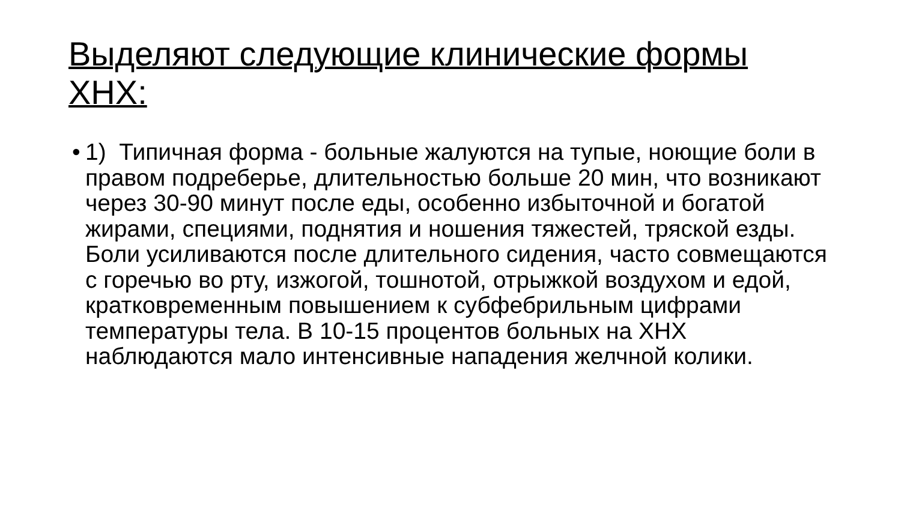Выделяют следующие клинические формы ХНХ:
•
1) Типичная форма - больные жалуются на тупые, ноющие боли в правом подреберье, длительностью больше 20 мин, что возникают через 30-90 минут после еды, особенно избыточной и богатой жирами, специями, поднятия и ношения тяжестей, тряской езды. Боли усиливаются после длительного сидения, часто совмещаются с горечью во рту, изжогой, тошнотой, отрыжкой воздухом и едой, кратковременным повышением к субфебрильным цифрами температуры тела. В 10-15 процентов больных на ХНХ наблюдаются мало интенсивные нападения желчной колики.